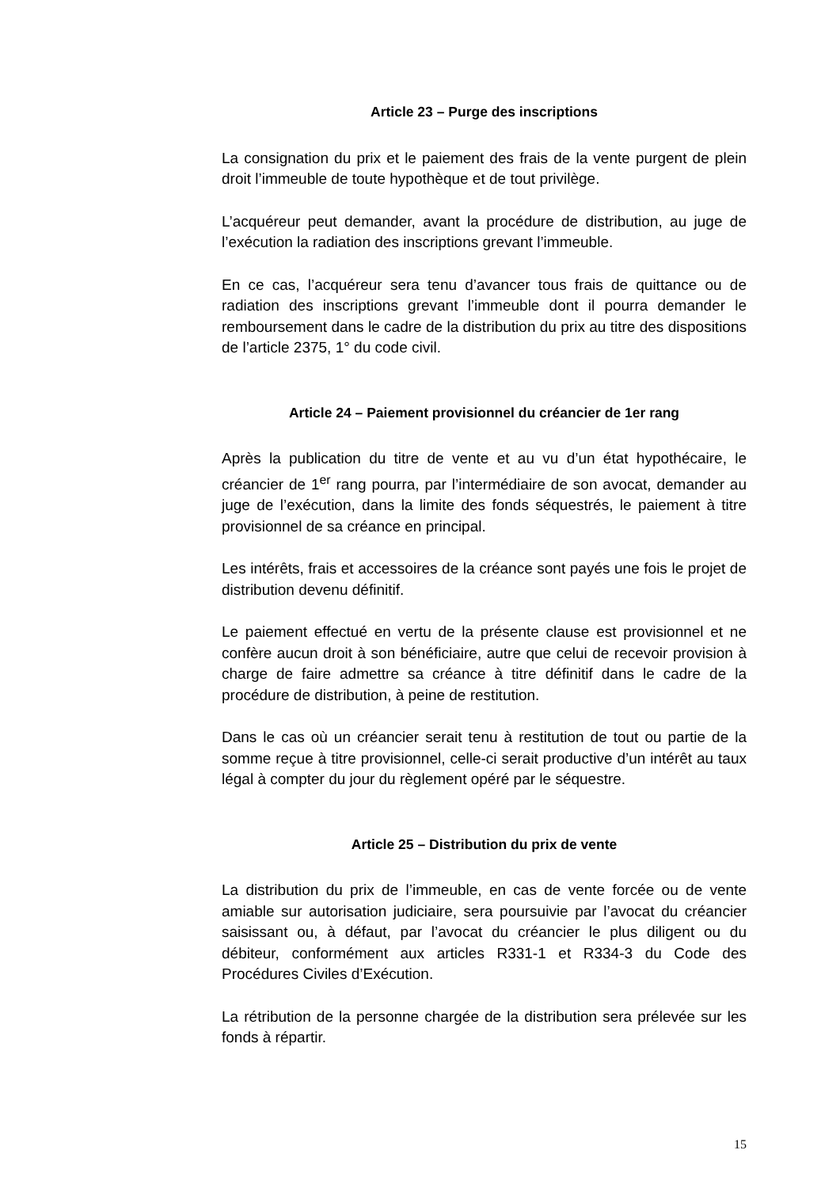Article 23 – Purge des inscriptions
La consignation du prix et le paiement des frais de la vente purgent de plein droit l’immeuble de toute hypothèque et de tout privilège.
L’acquéreur peut demander, avant la procédure de distribution, au juge de l’exécution la radiation des inscriptions grevant l’immeuble.
En ce cas, l’acquéreur sera tenu d’avancer tous frais de quittance ou de radiation des inscriptions grevant l’immeuble dont il pourra demander le remboursement dans le cadre de la distribution du prix au titre des dispositions de l’article 2375, 1° du code civil.
Article 24 – Paiement provisionnel du créancier de 1er rang
Après la publication du titre de vente et au vu d’un état hypothécaire, le créancier de 1<sup>er</sup> rang pourra, par l’intermédiaire de son avocat, demander au juge de l’exécution, dans la limite des fonds séquestrés, le paiement à titre provisionnel de sa créance en principal.
Les intérêts, frais et accessoires de la créance sont payés une fois le projet de distribution devenu définitif.
Le paiement effectué en vertu de la présente clause est provisionnel et ne confère aucun droit à son bénéficiaire, autre que celui de recevoir provision à charge de faire admettre sa créance à titre définitif dans le cadre de la procédure de distribution, à peine de restitution.
Dans le cas où un créancier serait tenu à restitution de tout ou partie de la somme reçue à titre provisionnel, celle-ci serait productive d’un intérêt au taux légal à compter du jour du règlement opéré par le séquestre.
Article 25 – Distribution du prix de vente
La distribution du prix de l’immeuble, en cas de vente forcée ou de vente amiable sur autorisation judiciaire, sera poursuivie par l’avocat du créancier saisissant ou, à défaut, par l’avocat du créancier le plus diligent ou du débiteur, conformément aux articles R331-1 et R334-3 du Code des Procédures Civiles d’Exécution.
La rétribution de la personne chargée de la distribution sera prélevée sur les fonds à répartir.
15